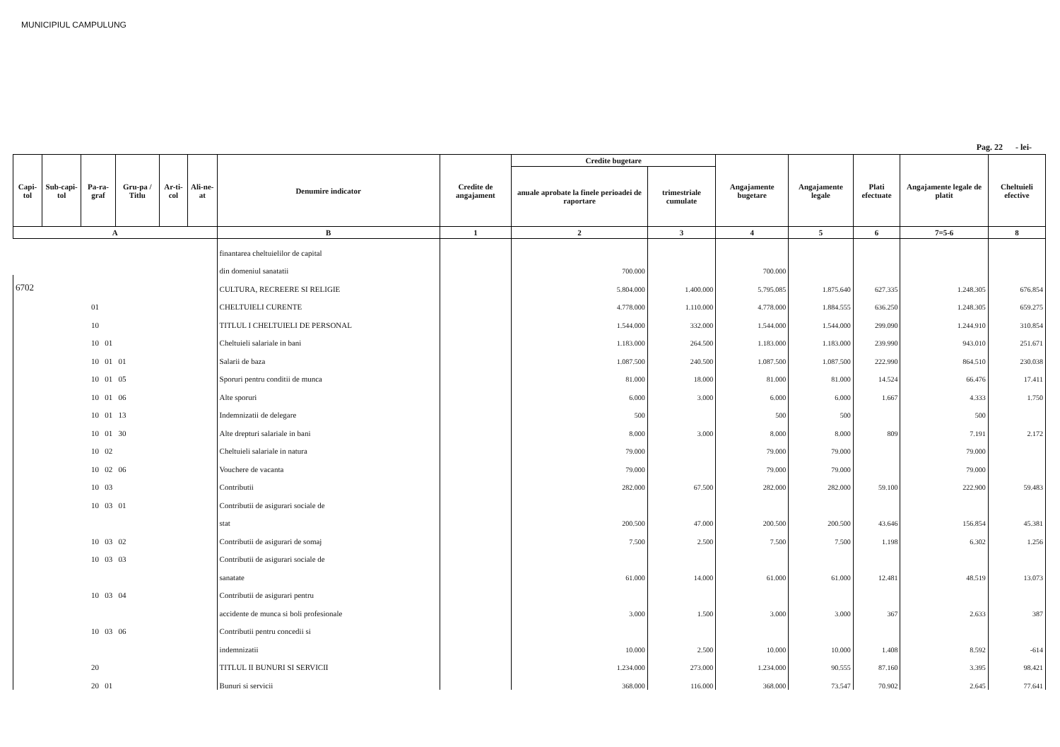MUNICIPIUL CAMPULUNG
Pag. 22 - lei-
| Capi-tol | Sub-capi-tol | Pa-ra-graf | Gru-pa / Titlu | Ar-ti-col | Ali-ne-at | Denumire indicator | Credite de angajament | Credite bugetare | | Angajamente bugetare | Angajamente legale | Plati efectuate | Angajamente legale de platit | Cheltuieli efective |
| --- | --- | --- | --- | --- | --- | --- | --- | --- | --- | --- | --- | --- | --- | --- |
| | | | | | | | | anuale aprobate la finele perioadei de raportare | trimestriale cumulate | | | | | |
| A | | | | | | B | 1 | 2 | 3 | 4 | 5 | 6 | 7=5-6 | 8 |
| | | | | | | finantarea cheltuielilor de capital | | | | | | | | |
| | | | | | | din domeniul sanatatii | | 700.000 | | 700.000 | | | | |
| 6702 | | | | | | CULTURA, RECREERE SI RELIGIE | | 5.804.000 | 1.400.000 | 5.795.085 | 1.875.640 | 627.335 | 1.248.305 | 676.854 |
| 01 | | | | | | CHELTUIELI CURENTE | | 4.778.000 | 1.110.000 | 4.778.000 | 1.884.555 | 636.250 | 1.248.305 | 659.275 |
| 10 | | | | | | TITLUL I CHELTUIELI DE PERSONAL | | 1.544.000 | 332.000 | 1.544.000 | 1.544.000 | 299.090 | 1.244.910 | 310.854 |
| 10 01 | | | | | | Cheltuieli salariale in bani | | 1.183.000 | 264.500 | 1.183.000 | 1.183.000 | 239.990 | 943.010 | 251.671 |
| 10 01 01 | | | | | | Salarii de baza | | 1.087.500 | 240.500 | 1.087.500 | 1.087.500 | 222.990 | 864.510 | 230.038 |
| 10 01 05 | | | | | | Sporuri pentru conditii de munca | | 81.000 | 18.000 | 81.000 | 81.000 | 14.524 | 66.476 | 17.411 |
| 10 01 06 | | | | | | Alte sporuri | | 6.000 | 3.000 | 6.000 | 6.000 | 1.667 | 4.333 | 1.750 |
| 10 01 13 | | | | | | Indemnizatii de delegare | | 500 | | 500 | 500 | | 500 | |
| 10 01 30 | | | | | | Alte drepturi salariale in bani | | 8.000 | 3.000 | 8.000 | 8.000 | 809 | 7.191 | 2.172 |
| 10 02 | | | | | | Cheltuieli salariale in natura | | 79.000 | | 79.000 | 79.000 | | 79.000 | |
| 10 02 06 | | | | | | Vouchere de vacanta | | 79.000 | | 79.000 | 79.000 | | 79.000 | |
| 10 03 | | | | | | Contributii | | 282.000 | 67.500 | 282.000 | 282.000 | 59.100 | 222.900 | 59.483 |
| 10 03 01 | | | | | | Contributii de asigurari sociale de | | | | | | | | |
| | | | | | | stat | | 200.500 | 47.000 | 200.500 | 200.500 | 43.646 | 156.854 | 45.381 |
| 10 03 02 | | | | | | Contributii de asigurari de somaj | | 7.500 | 2.500 | 7.500 | 7.500 | 1.198 | 6.302 | 1.256 |
| 10 03 03 | | | | | | Contributii de asigurari sociale de | | | | | | | | |
| | | | | | | sanatate | | 61.000 | 14.000 | 61.000 | 61.000 | 12.481 | 48.519 | 13.073 |
| 10 03 04 | | | | | | Contributii de asigurari pentru | | | | | | | | |
| | | | | | | accidente de munca si boli profesionale | | 3.000 | 1.500 | 3.000 | 3.000 | 367 | 2.633 | 387 |
| 10 03 06 | | | | | | Contributii pentru concedii si | | | | | | | | |
| | | | | | | indemnizatii | | 10.000 | 2.500 | 10.000 | 10.000 | 1.408 | 8.592 | -614 |
| 20 | | | | | | TITLUL II BUNURI SI SERVICII | | 1.234.000 | 273.000 | 1.234.000 | 90.555 | 87.160 | 3.395 | 98.421 |
| 20 01 | | | | | | Bunuri si servicii | | 368.000 | 116.000 | 368.000 | 73.547 | 70.902 | 2.645 | 77.641 |